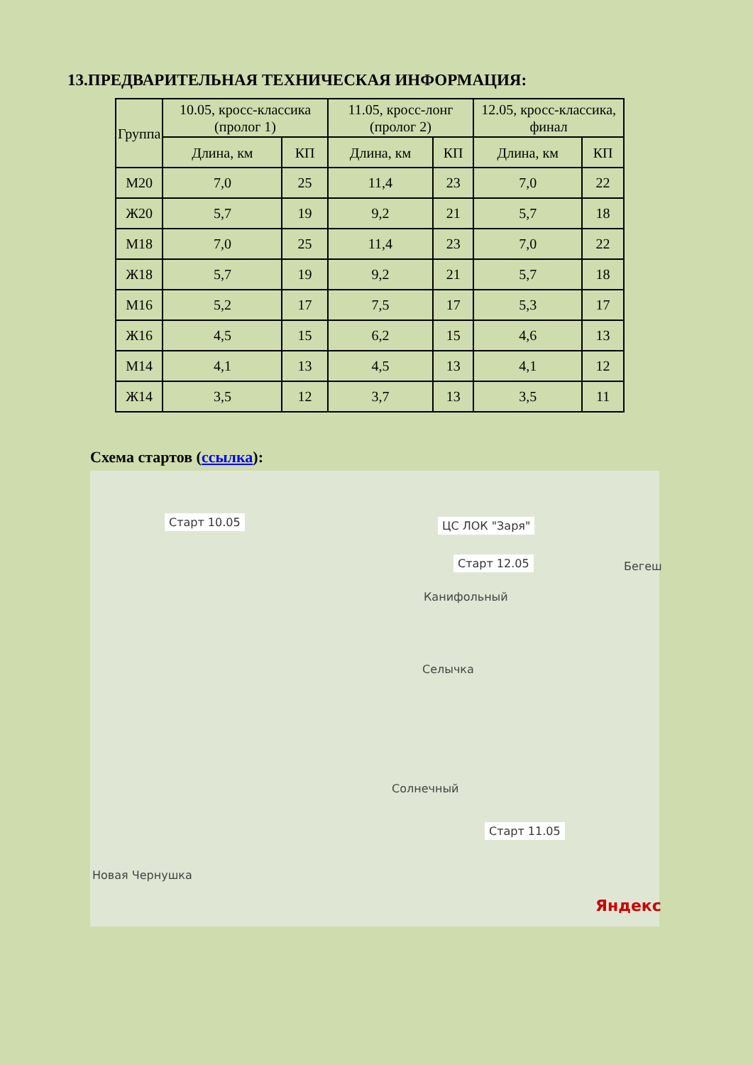13.ПРЕДВАРИТЕЛЬНАЯ ТЕХНИЧЕСКАЯ ИНФОРМАЦИЯ:
| Группа | 10.05, кросс-классика (пролог 1) | | 11.05, кросс-лонг (пролог 2) | | 12.05, кросс-классика, финал | |
| --- | --- | --- | --- | --- | --- | --- |
| | Длина, км | КП | Длина, км | КП | Длина, км | КП |
| М20 | 7,0 | 25 | 11,4 | 23 | 7,0 | 22 |
| Ж20 | 5,7 | 19 | 9,2 | 21 | 5,7 | 18 |
| М18 | 7,0 | 25 | 11,4 | 23 | 7,0 | 22 |
| Ж18 | 5,7 | 19 | 9,2 | 21 | 5,7 | 18 |
| М16 | 5,2 | 17 | 7,5 | 17 | 5,3 | 17 |
| Ж16 | 4,5 | 15 | 6,2 | 15 | 4,6 | 13 |
| М14 | 4,1 | 13 | 4,5 | 13 | 4,1 | 12 |
| Ж14 | 3,5 | 12 | 3,7 | 13 | 3,5 | 11 |
Схема стартов (ссылка):
Старт 10.05 ЦС ЛОК "Заря"
Старт 12.05 Бегеш
Канифольный
Селычка
Солнечный
Старт 11.05
Новая Чернушка
Яндекс